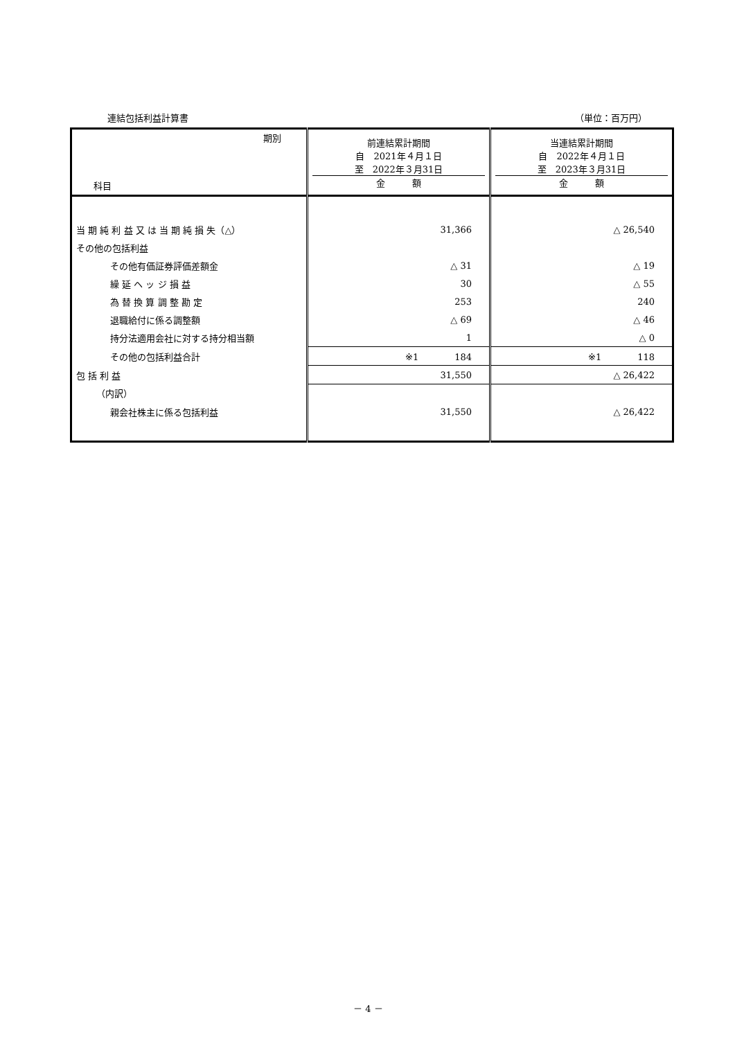連結包括利益計算書 （単位：百万円）
| 期別 科目 | 前連結累計期間 自 2021年４月１日 至 2022年３月31日 金 額 | 当連結累計期間 自 2022年４月１日 至 2023年３月31日 金 額 |
| --- | --- | --- |
| 当 期 純 利 益 又 は 当 期 純 損 失（△） | 31,366 | △ 26,540 |
| その他の包括利益 | | |
| その他有価証券評価差額金 | △ 31 | △ 19 |
| 繰 延 ヘ ッ ジ 損 益 | 30 | △ 55 |
| 為 替 換 算 調 整 勘 定 | 253 | 240 |
| 退職給付に係る調整額 | △ 69 | △ 46 |
| 持分法適用会社に対する持分相当額 | 1 | △ 0 |
| その他の包括利益合計 | ※1 184 | ※1 118 |
| 包 括 利 益 | 31,550 | △ 26,422 |
| （内訳） | | |
| 親会社株主に係る包括利益 | 31,550 | △ 26,422 |
－ 4 －